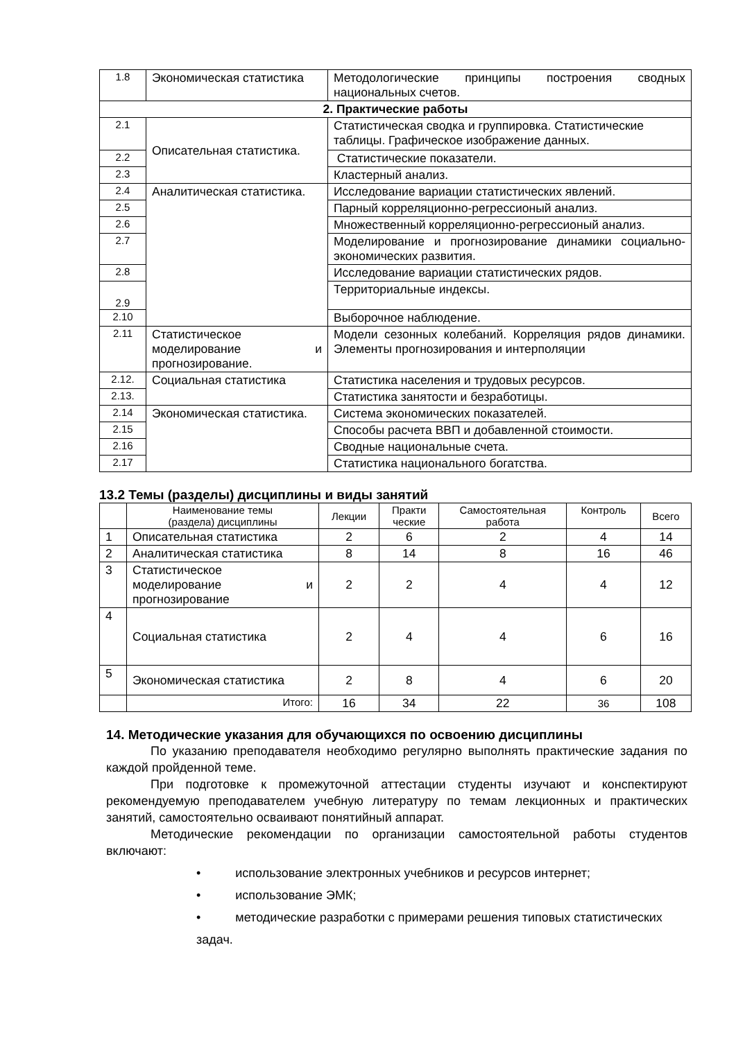| 1.8 | Экономическая статистика | Методологические принципы построения сводных национальных счетов. |
| 2. Практические работы | | |
| 2.1 | Описательная статистика. | Статистическая сводка и группировка. Статистические таблицы. Графическое изображение данных. |
| 2.2 | | Статистические показатели. |
| 2.3 | | Кластерный анализ. |
| 2.4 | Аналитическая статистика. | Исследование вариации статистических явлений. |
| 2.5 | | Парный корреляционно-регрессионый анализ. |
| 2.6 | | Множественный корреляционно-регрессионый анализ. |
| 2.7 | | Моделирование и прогнозирование динамики социально- экономических развития. |
| 2.8 | | Исследование вариации статистических рядов. |
| 2.9 | | Территориальные индексы. |
| 2.10 | | Выборочное наблюдение. |
| 2.11 | Статистическое моделирование и прогнозирование. | Модели сезонных колебаний. Корреляция рядов динамики. Элементы прогнозирования и интерполяции |
| 2.12. | Социальная статистика | Статистика населения и трудовых ресурсов. |
| 2.13. | | Статистика занятости и безработицы. |
| 2.14 | Экономическая статистика. | Система экономических показателей. |
| 2.15 | | Способы расчета ВВП и добавленной стоимости. |
| 2.16 | | Сводные национальные счета. |
| 2.17 | | Статистика национального богатства. |
13.2 Темы (разделы) дисциплины и виды занятий
| | Наименование темы (раздела) дисциплины | Лекции | Практи ческие | Самостоятельная работа | Контроль | Всего |
| --- | --- | --- | --- | --- | --- | --- |
| 1 | Описательная статистика | 2 | 6 | 2 | 4 | 14 |
| 2 | Аналитическая статистика | 8 | 14 | 8 | 16 | 46 |
| 3 | Статистическое моделирование и прогнозирование | 2 | 2 | 4 | 4 | 12 |
| 4 | Социальная статистика | 2 | 4 | 4 | 6 | 16 |
| 5 | Экономическая статистика | 2 | 8 | 4 | 6 | 20 |
| | Итого: | 16 | 34 | 22 | 36 | 108 |
14. Методические указания для обучающихся по освоению дисциплины
По указанию преподавателя необходимо регулярно выполнять практические задания по каждой пройденной теме.
При подготовке к промежуточной аттестации студенты изучают и конспектируют рекомендуемую преподавателем учебную литературу по темам лекционных и практических занятий, самостоятельно осваивают понятийный аппарат.
Методические рекомендации по организации самостоятельной работы студентов включают:
• использование электронных учебников и ресурсов интернет;
• использование ЭМК;
• методические разработки с примерами решения типовых статистических задач.